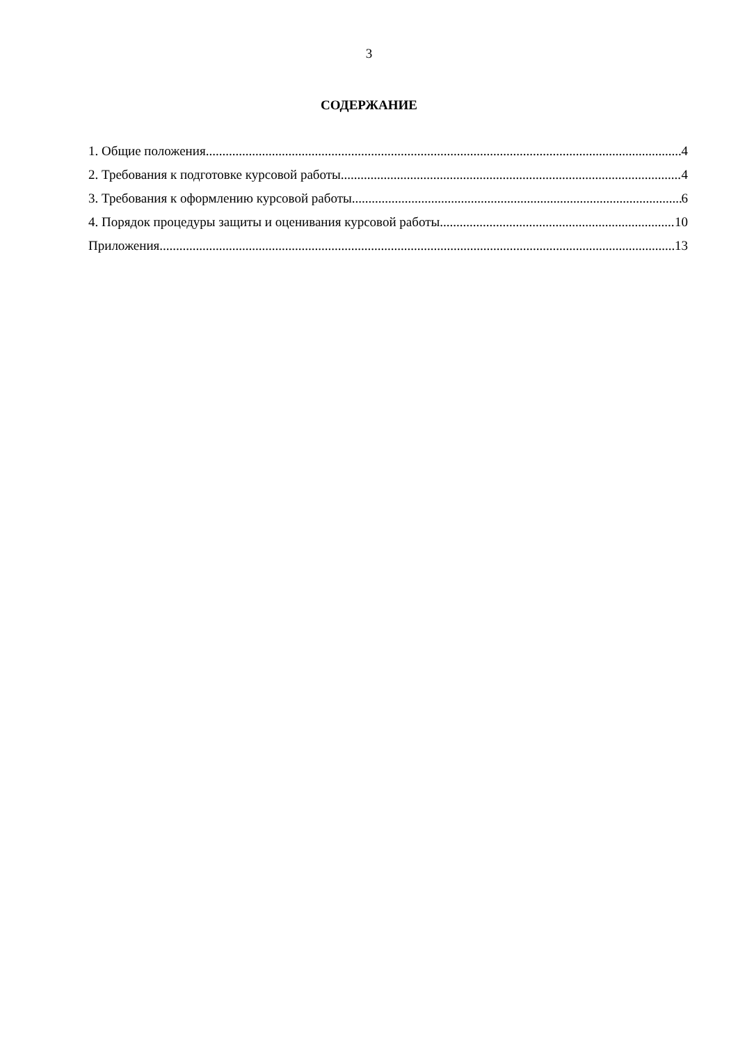3
СОДЕРЖАНИЕ
1. Общие положения 4
2. Требования к подготовке курсовой работы 4
3. Требования к оформлению курсовой работы 6
4. Порядок процедуры защиты и оценивания курсовой работы 10
Приложения 13